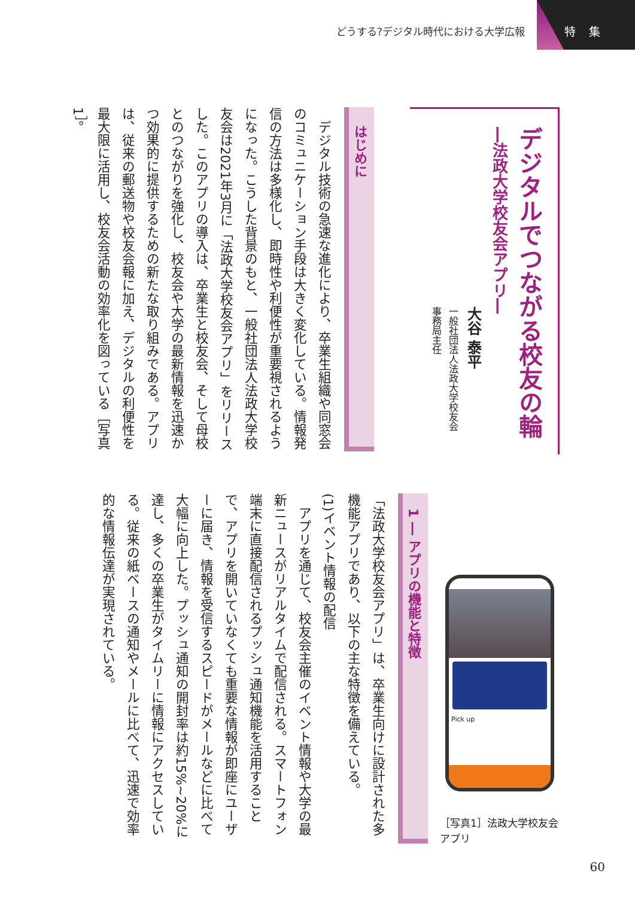どうする?デジタル時代における大学広報
特 集
デジタルでつながる校友の輪
―法政大学校友会アプリ―
大谷 泰平
一般社団法人法政大学校友会
事務局主任
はじめに
　デジタル技術の急速な進化により、卒業生組織や同窓会のコミュニケーション手段は大きく変化している。情報発信の方法は多様化し、即時性や利便性が重要視されるようになった。こうした背景のもと、一般社団法人法政大学校友会は2021年3月に「法政大学校友会アプリ」をリリースした。このアプリの導入は、卒業生と校友会、そして母校とのつながりを強化し、校友会や大学の最新情報を迅速かつ効果的に提供するための新たな取り組みである。アプリは、従来の郵送物や校友会報に加え、デジタルの利便性を最大限に活用し、校友会活動の効率化を図っている［写真1］。
Pick up
［写真1］法政大学校友会
アプリ
1 ― アプリの機能と特徴
「法政大学校友会アプリ」は、卒業生向けに設計された多機能アプリであり、以下の主な特徴を備えている。
(1)イベント情報の配信
　アプリを通じて、校友会主催のイベント情報や大学の最新ニュースがリアルタイムで配信される。スマートフォン端末に直接配信されるプッシュ通知機能を活用することで、アプリを開いていなくても重要な情報が即座にユーザーに届き、情報を受信するスピードがメールなどに比べて大幅に向上した。プッシュ通知の開封率は約15%~20%に達し、多くの卒業生がタイムリーに情報にアクセスしている。従来の紙ベースの通知やメールに比べて、迅速で効率的な情報伝達が実現されている。
60